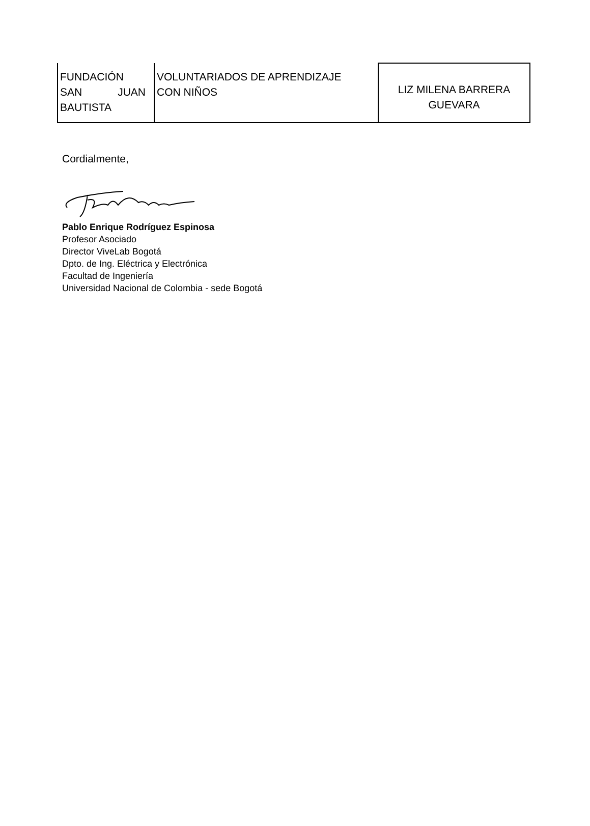| FUNDACIÓN SAN JUAN BAUTISTA | VOLUNTARIADOS DE APRENDIZAJE CON NIÑOS | LIZ MILENA BARRERA GUEVARA |
Cordialmente,
Pablo Enrique Rodríguez Espinosa
Profesor Asociado
Director ViveLab Bogotá
Dpto. de Ing. Eléctrica y Electrónica
Facultad de Ingeniería
Universidad Nacional de Colombia - sede Bogotá